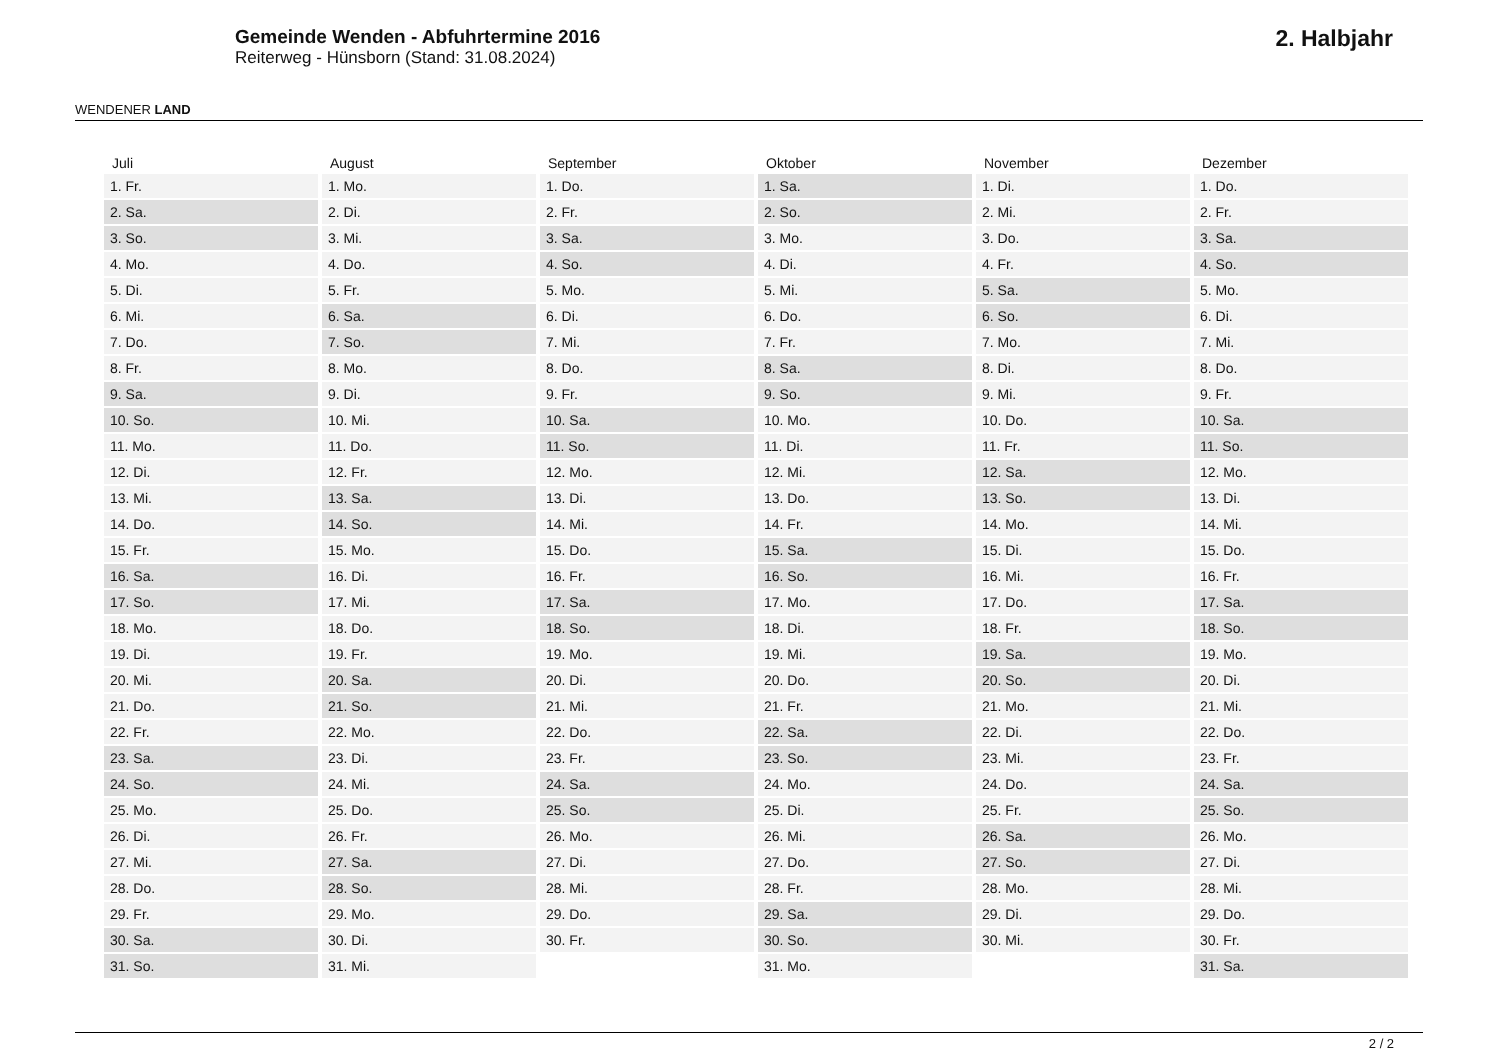WENDENER LAND
Gemeinde Wenden - Abfuhrtermine 2016
Reiterweg - Hünsborn (Stand: 31.08.2024)
2. Halbjahr
| Juli | August | September | Oktober | November | Dezember |
| --- | --- | --- | --- | --- | --- |
| 1. Fr. | 1. Mo. | 1. Do. | 1. Sa. | 1. Di. | 1. Do. |
| 2. Sa. | 2. Di. | 2. Fr. | 2. So. | 2. Mi. | 2. Fr. |
| 3. So. | 3. Mi. | 3. Sa. | 3. Mo. | 3. Do. | 3. Sa. |
| 4. Mo. | 4. Do. | 4. So. | 4. Di. | 4. Fr. | 4. So. |
| 5. Di. | 5. Fr. | 5. Mo. | 5. Mi. | 5. Sa. | 5. Mo. |
| 6. Mi. | 6. Sa. | 6. Di. | 6. Do. | 6. So. | 6. Di. |
| 7. Do. | 7. So. | 7. Mi. | 7. Fr. | 7. Mo. | 7. Mi. |
| 8. Fr. | 8. Mo. | 8. Do. | 8. Sa. | 8. Di. | 8. Do. |
| 9. Sa. | 9. Di. | 9. Fr. | 9. So. | 9. Mi. | 9. Fr. |
| 10. So. | 10. Mi. | 10. Sa. | 10. Mo. | 10. Do. | 10. Sa. |
| 11. Mo. | 11. Do. | 11. So. | 11. Di. | 11. Fr. | 11. So. |
| 12. Di. | 12. Fr. | 12. Mo. | 12. Mi. | 12. Sa. | 12. Mo. |
| 13. Mi. | 13. Sa. | 13. Di. | 13. Do. | 13. So. | 13. Di. |
| 14. Do. | 14. So. | 14. Mi. | 14. Fr. | 14. Mo. | 14. Mi. |
| 15. Fr. | 15. Mo. | 15. Do. | 15. Sa. | 15. Di. | 15. Do. |
| 16. Sa. | 16. Di. | 16. Fr. | 16. So. | 16. Mi. | 16. Fr. |
| 17. So. | 17. Mi. | 17. Sa. | 17. Mo. | 17. Do. | 17. Sa. |
| 18. Mo. | 18. Do. | 18. So. | 18. Di. | 18. Fr. | 18. So. |
| 19. Di. | 19. Fr. | 19. Mo. | 19. Mi. | 19. Sa. | 19. Mo. |
| 20. Mi. | 20. Sa. | 20. Di. | 20. Do. | 20. So. | 20. Di. |
| 21. Do. | 21. So. | 21. Mi. | 21. Fr. | 21. Mo. | 21. Mi. |
| 22. Fr. | 22. Mo. | 22. Do. | 22. Sa. | 22. Di. | 22. Do. |
| 23. Sa. | 23. Di. | 23. Fr. | 23. So. | 23. Mi. | 23. Fr. |
| 24. So. | 24. Mi. | 24. Sa. | 24. Mo. | 24. Do. | 24. Sa. |
| 25. Mo. | 25. Do. | 25. So. | 25. Di. | 25. Fr. | 25. So. |
| 26. Di. | 26. Fr. | 26. Mo. | 26. Mi. | 26. Sa. | 26. Mo. |
| 27. Mi. | 27. Sa. | 27. Di. | 27. Do. | 27. So. | 27. Di. |
| 28. Do. | 28. So. | 28. Mi. | 28. Fr. | 28. Mo. | 28. Mi. |
| 29. Fr. | 29. Mo. | 29. Do. | 29. Sa. | 29. Di. | 29. Do. |
| 30. Sa. | 30. Di. | 30. Fr. | 30. So. | 30. Mi. | 30. Fr. |
| 31. So. | 31. Mi. | | 31. Mo. | | 31. Sa. |
2 / 2